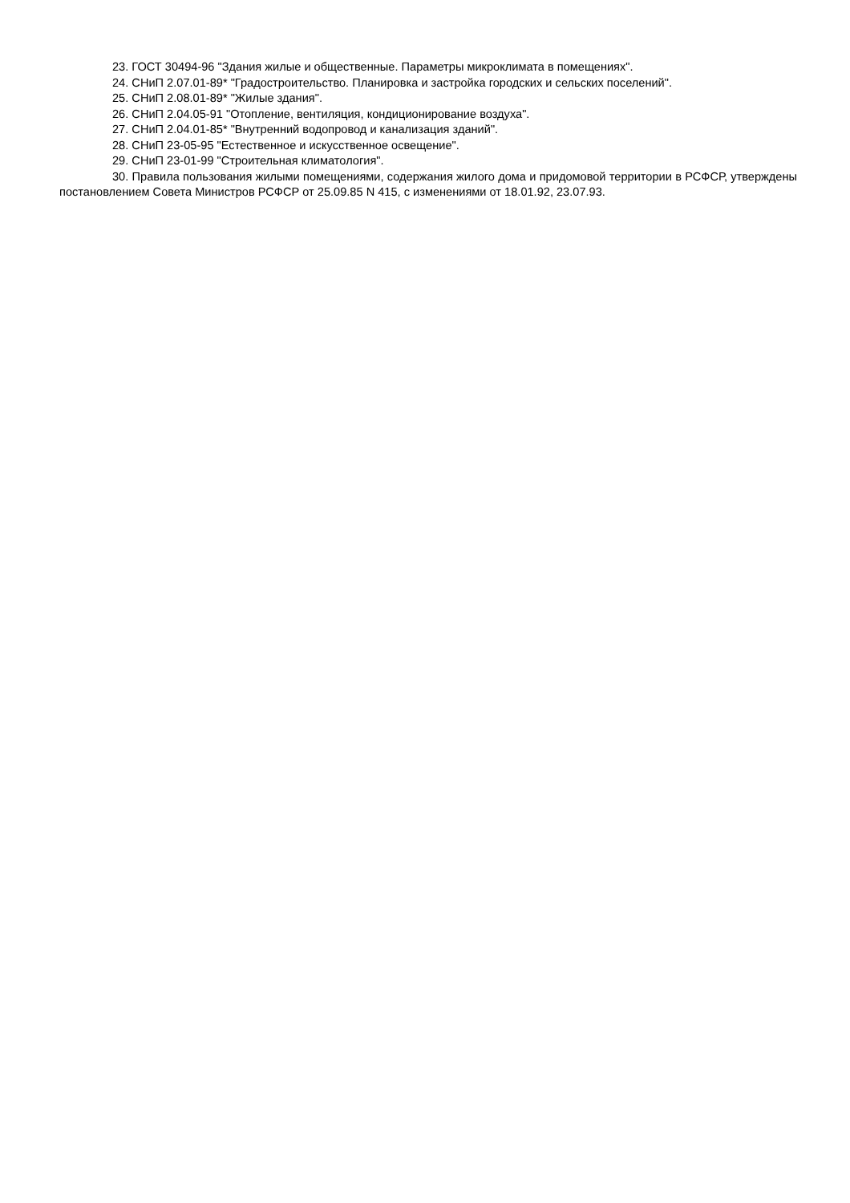23. ГОСТ 30494-96 "Здания жилые и общественные. Параметры микроклимата в помещениях".
24. СНиП 2.07.01-89* "Градостроительство. Планировка и застройка городских и сельских поселений".
25. СНиП 2.08.01-89* "Жилые здания".
26. СНиП 2.04.05-91 "Отопление, вентиляция, кондиционирование воздуха".
27. СНиП 2.04.01-85* "Внутренний водопровод и канализация зданий".
28. СНиП 23-05-95 "Естественное и искусственное освещение".
29. СНиП 23-01-99 "Строительная климатология".
30. Правила пользования жилыми помещениями, содержания жилого дома и придомовой территории в РСФСР, утверждены постановлением Совета Министров РСФСР от 25.09.85 N 415, с изменениями от 18.01.92, 23.07.93.